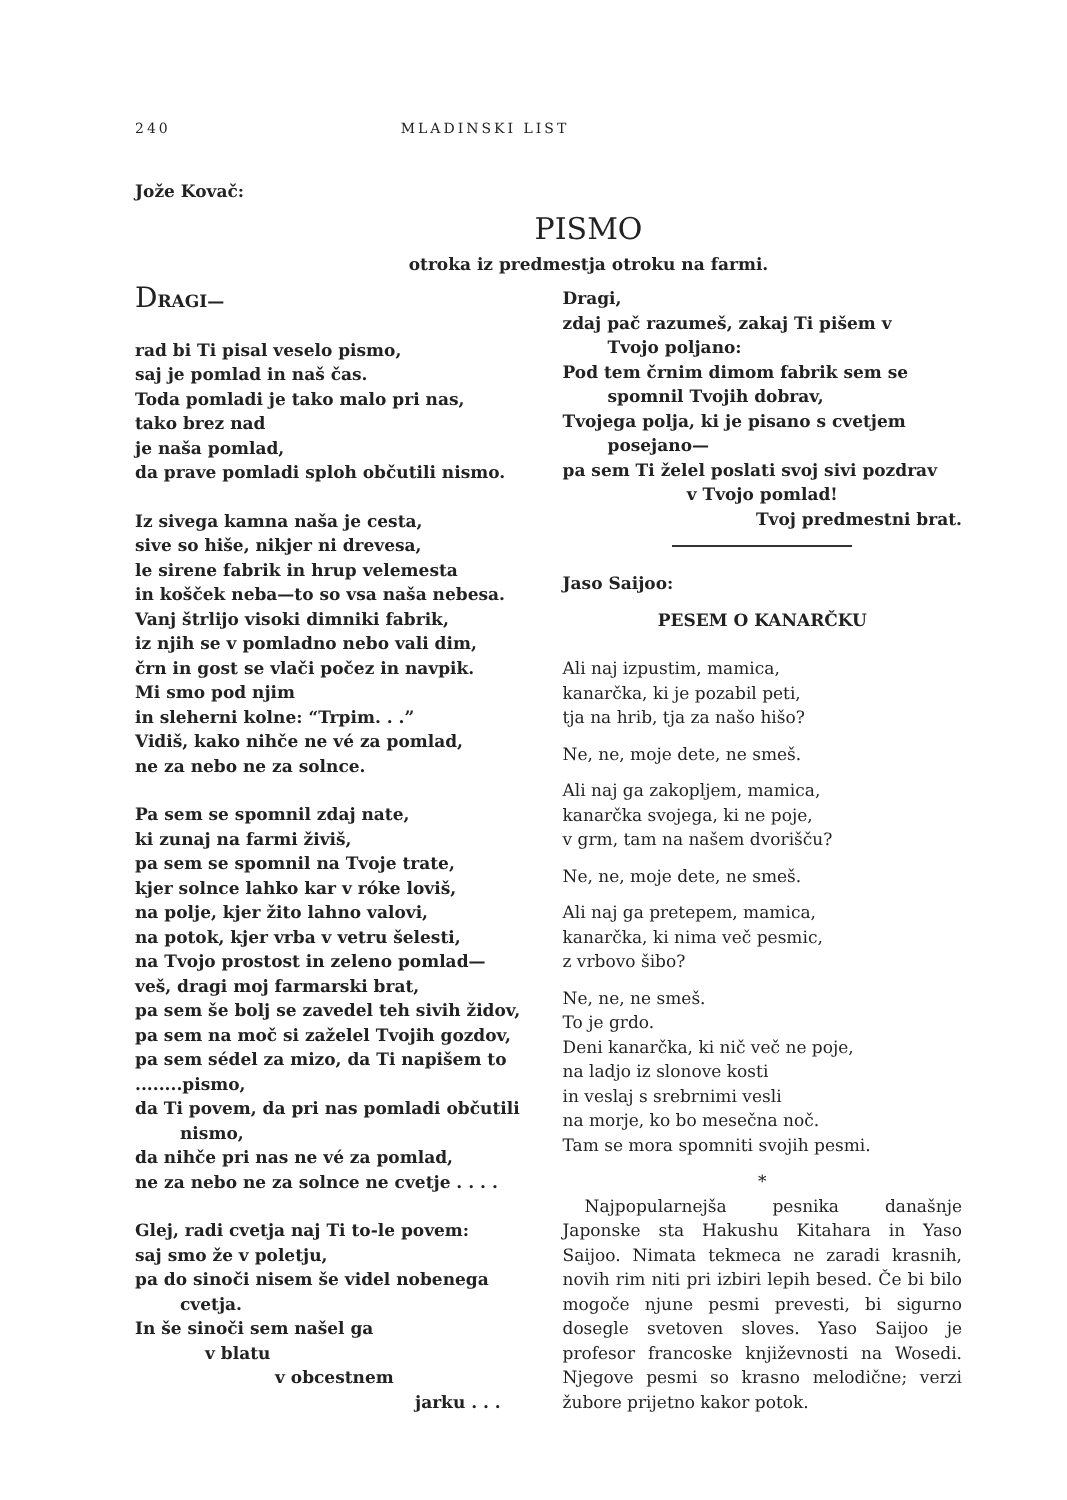240 MLADINSKI LIST
Jože Kovač:
PISMO
otroka iz predmestja otroku na farmi.
DRAGI—
rad bi Ti pisal veselo pismo,
saj je pomlad in naš čas.
Toda pomladi je tako malo pri nas,
tako brez nad
je naša pomlad,
da prave pomladi sploh občutili nismo.
Iz sivega kamna naša je cesta,
sive so hiše, nikjer ni drevesa,
le sirene fabrik in hrup velemesta
in košček neba—to so vsa naša nebesa.
Vanj štrlijo visoki dimniki fabrik,
iz njih se v pomladno nebo vali dim,
črn in gost se vlači počez in navpik.
Mi smo pod njim
in sleherni kolne: “Trpim. . .”
Vidiš, kako nihče ne vé za pomlad,
ne za nebo ne za solnce.
Pa sem se spomnil zdaj nate,
ki zunaj na farmi živiš,
pa sem se spomnil na Tvoje trate,
kjer solnce lahko kar v róke loviš,
na polje, kjer žito lahno valovi,
na potok, kjer vrba v vetru šelesti,
na Tvojo prostost in zeleno pomlad—
veš, dragi moj farmarski brat,
pa sem še bolj se zavedel teh sivih židov,
pa sem na moč si zaželel Tvojih gozdov,
pa sem sédel za mizo, da Ti napišem to
........pismo,
da Ti povem, da pri nas pomladi občutili
nismo,
da nihče pri nas ne vé za pomlad,
ne za nebo ne za solnce ne cvetje . . . .
Glej, radi cvetja naj Ti to-le povem:
saj smo že v poletju,
pa do sinoči nisem še videl nobenega
cvetja.
In še sinoči sem našel ga
v blatu
v obcestnem
jarku . . .
Dragi,
zdaj pač razumeš, zakaj Ti pišem v
Tvojo poljano:
Pod tem črnim dimom fabrik sem se
spomnil Tvojih dobrav,
Tvojega polja, ki je pisano s cvetjem
posejano—
pa sem Ti želel poslati svoj sivi pozdrav
v Tvojo pomlad!
Tvoj predmestni brat.
Jaso Saijoo:
PESEM O KANARČKU
Ali naj izpustim, mamica,
kanarčka, ki je pozabil peti,
tja na hrib, tja za našo hišo?
Ne, ne, moje dete, ne smeš.
Ali naj ga zakopljem, mamica,
kanarčka svojega, ki ne poje,
v grm, tam na našem dvorišču?
Ne, ne, moje dete, ne smeš.
Ali naj ga pretepem, mamica,
kanarčka, ki nima več pesmic,
z vrbovo šibo?
Ne, ne, ne smeš.
To je grdo.
Deni kanarčka, ki nič več ne poje,
na ladjo iz slonove kosti
in veslaj s srebrnimi vesli
na morje, ko bo mesečna noč.
Tam se mora spomniti svojih pesmi.
*
Najpopularnejša pesnika današnje Japonske sta Hakushu Kitahara in Yaso Saijoo. Nimata tekmeca ne zaradi krasnih, novih rim niti pri izbiri lepih besed. Če bi bilo mogoče njune pesmi prevesti, bi sigurno dosegle svetoven sloves. Yaso Saijoo je profesor francoske književnosti na Wosedi. Njegove pesmi so krasno melodične; verzi žubore prijetno kakor potok.